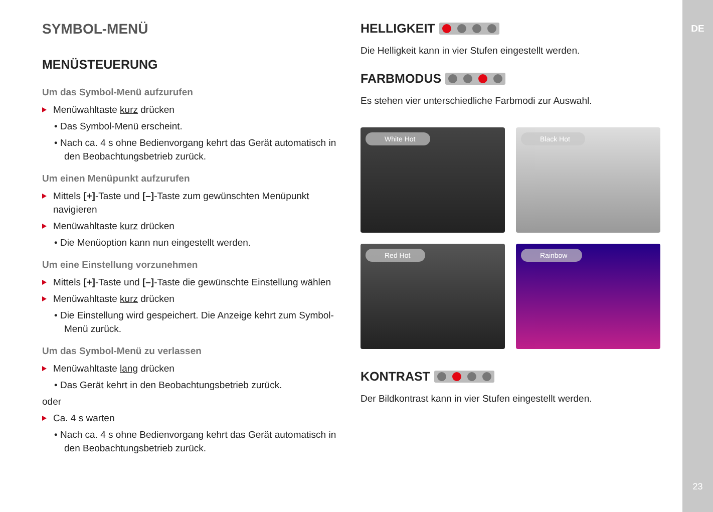DE
23
SYMBOL-MENÜ
MENÜSTEUERUNG
Um das Symbol-Menü aufzurufen
Menüwahltaste kurz drücken
• Das Symbol-Menü erscheint.
• Nach ca. 4 s ohne Bedienvorgang kehrt das Gerät auto­matisch in den Beobachtungsbetrieb zurück.
Um einen Menüpunkt aufzurufen
Mittels [+]-Taste und [–]-Taste zum gewünschten Menüpunkt navigieren
Menüwahltaste kurz drücken
• Die Menüoption kann nun eingestellt werden.
Um eine Einstellung vorzunehmen
Mittels [+]-Taste und [–]-Taste die gewünschte Einstellung wählen
Menüwahltaste kurz drücken
• Die Einstellung wird gespeichert. Die Anzeige kehrt zum Symbol-Menü zurück.
Um das Symbol-Menü zu verlassen
Menüwahltaste lang drücken
• Das Gerät kehrt in den Beobachtungsbetrieb zurück.
oder
Ca. 4 s warten
• Nach ca. 4 s ohne Bedienvorgang kehrt das Gerät auto­matisch in den Beobachtungsbetrieb zurück.
HELLIGKEIT
Die Helligkeit kann in vier Stufen eingestellt werden.
FARBMODUS
Es stehen vier unterschiedliche Farbmodi zur Auswahl.
White Hot
Black Hot
Red Hot
Rainbow
KONTRAST
Der Bildkontrast kann in vier Stufen eingestellt werden.